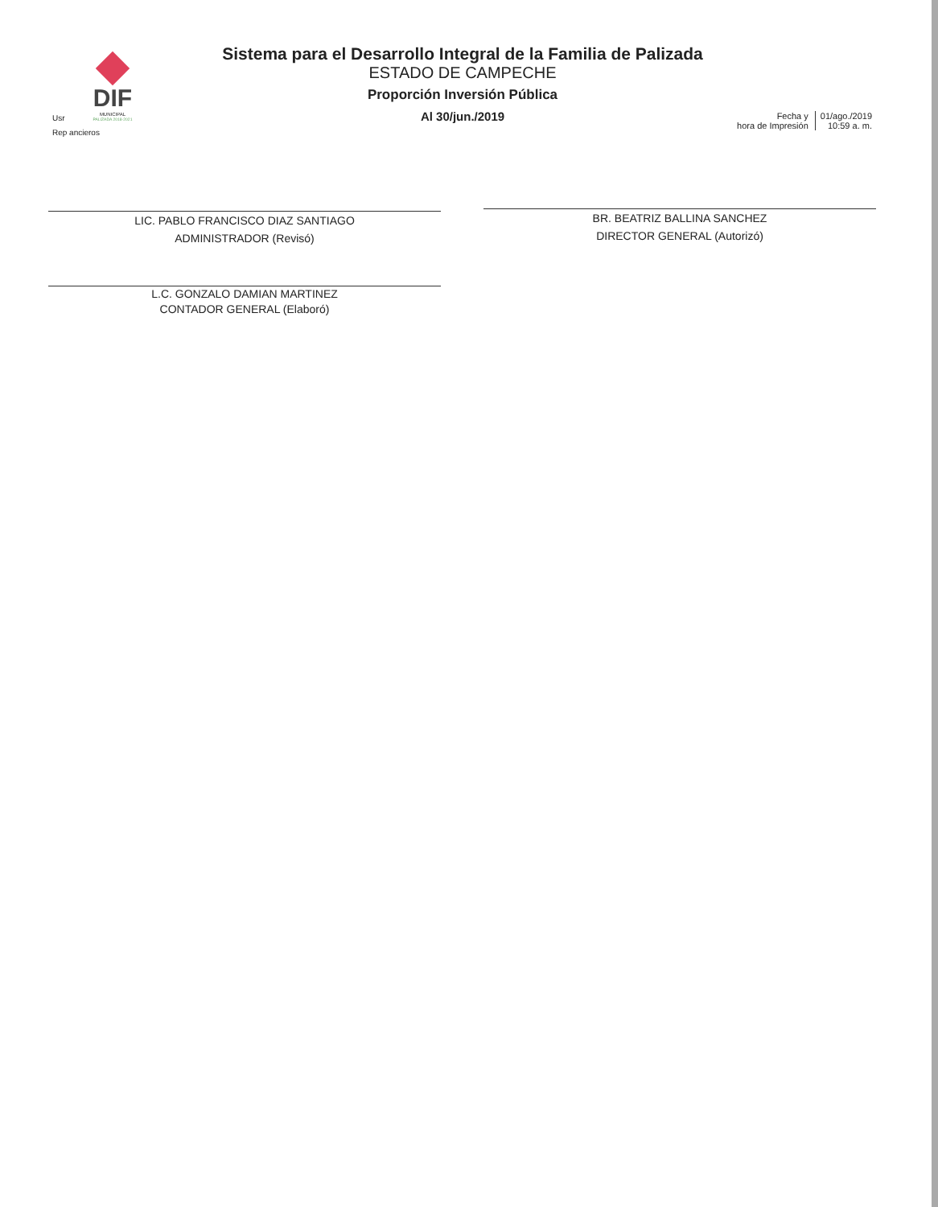DIF
MUNICIPAL
PALIZADA 2018-2021
Sistema para el Desarrollo Integral de la Familia de Palizada
ESTADO DE CAMPECHE
Proporción Inversión Pública
Al 30/jun./2019
Usr
Rep ancieros
Fecha y
hora de Impresión
01/ago./2019
10:59 a. m.
LIC. PABLO FRANCISCO DIAZ SANTIAGO
ADMINISTRADOR (Revisó)
BR. BEATRIZ BALLINA SANCHEZ
DIRECTOR GENERAL (Autorizó)
L.C. GONZALO DAMIAN MARTINEZ
CONTADOR GENERAL (Elaboró)